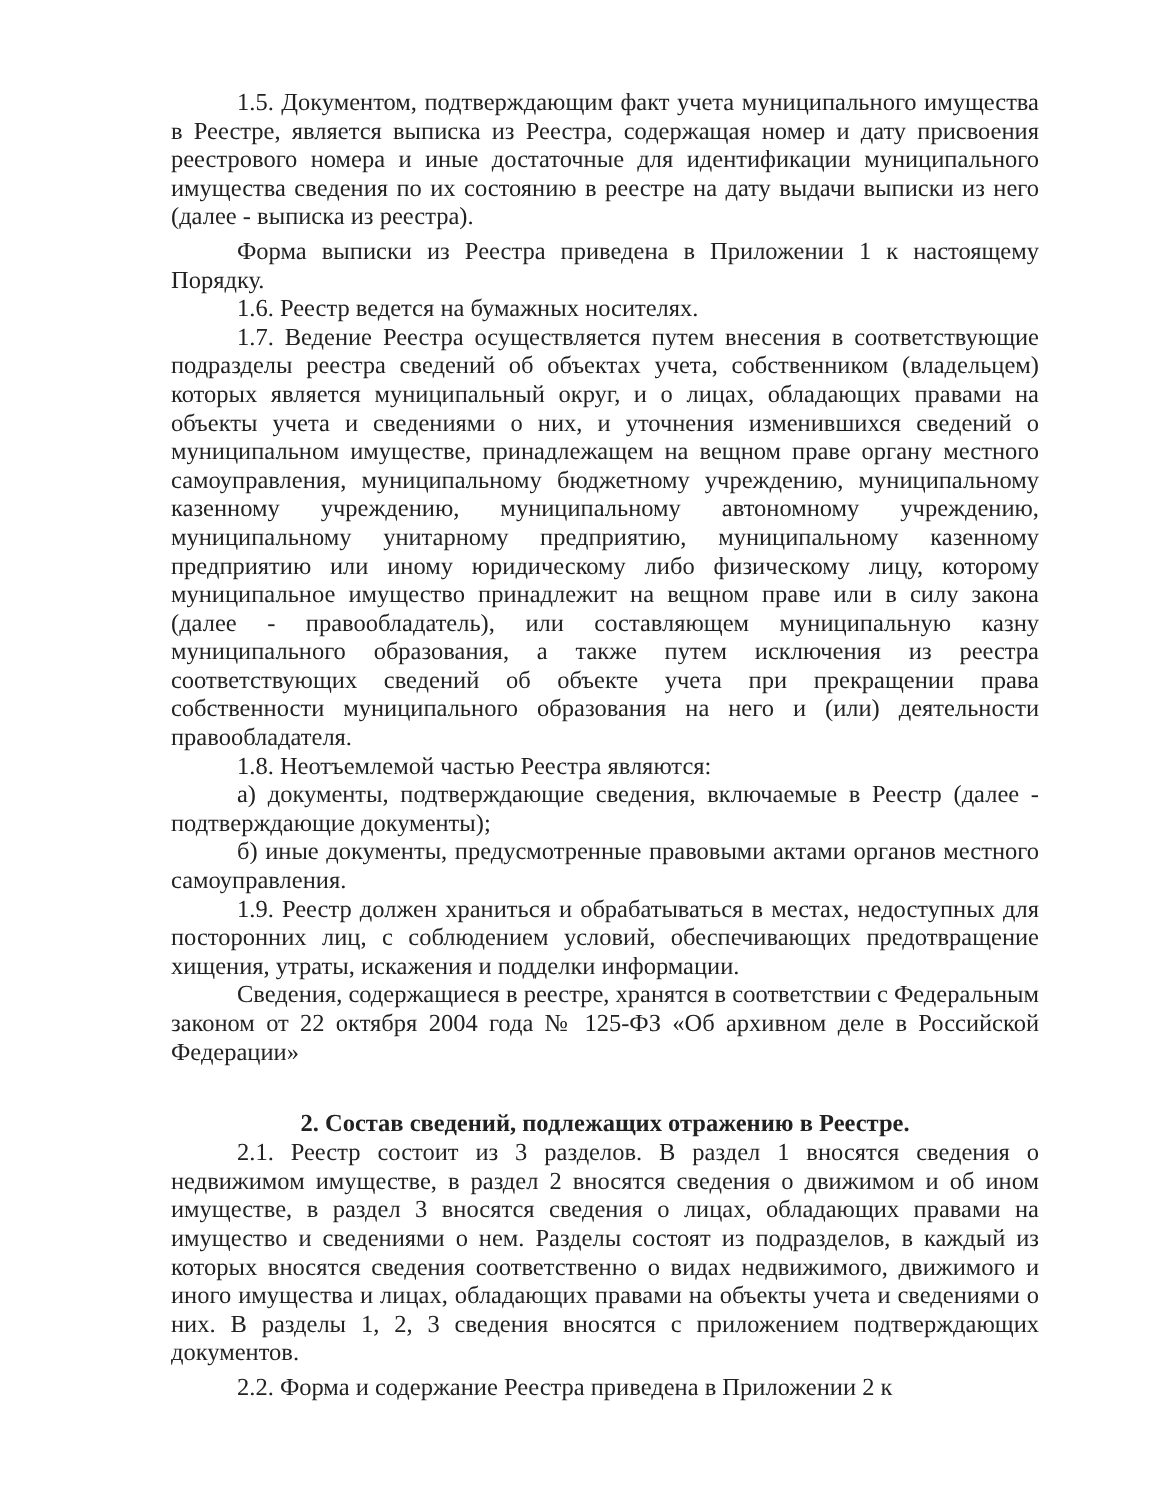1.5. Документом, подтверждающим факт учета муниципального имущества в Реестре, является выписка из Реестра, содержащая номер и дату присвоения реестрового номера и иные достаточные для идентификации муниципального имущества сведения по их состоянию в реестре на дату выдачи выписки из него (далее - выписка из реестра).
Форма выписки из Реестра приведена в Приложении 1 к настоящему Порядку.
1.6. Реестр ведется на бумажных носителях.
1.7. Ведение Реестра осуществляется путем внесения в соответствующие подразделы реестра сведений об объектах учета, собственником (владельцем) которых является муниципальный округ, и о лицах, обладающих правами на объекты учета и сведениями о них, и уточнения изменившихся сведений о муниципальном имуществе, принадлежащем на вещном праве органу местного самоуправления, муниципальному бюджетному учреждению, муниципальному казенному учреждению, муниципальному автономному учреждению, муниципальному унитарному предприятию, муниципальному казенному предприятию или иному юридическому либо физическому лицу, которому муниципальное имущество принадлежит на вещном праве или в силу закона (далее - правообладатель), или составляющем муниципальную казну муниципального образования, а также путем исключения из реестра соответствующих сведений об объекте учета при прекращении права собственности муниципального образования на него и (или) деятельности правообладателя.
1.8. Неотъемлемой частью Реестра являются:
а) документы, подтверждающие сведения, включаемые в Реестр (далее - подтверждающие документы);
б) иные документы, предусмотренные правовыми актами органов местного самоуправления.
1.9. Реестр должен храниться и обрабатываться в местах, недоступных для посторонних лиц, с соблюдением условий, обеспечивающих предотвращение хищения, утраты, искажения и подделки информации.
Сведения, содержащиеся в реестре, хранятся в соответствии с Федеральным законом от 22 октября 2004 года № 125-ФЗ «Об архивном деле в Российской Федерации»
2. Состав сведений, подлежащих отражению в Реестре.
2.1. Реестр состоит из 3 разделов. В раздел 1 вносятся сведения о недвижимом имуществе, в раздел 2 вносятся сведения о движимом и об ином имуществе, в раздел 3 вносятся сведения о лицах, обладающих правами на имущество и сведениями о нем. Разделы состоят из подразделов, в каждый из которых вносятся сведения соответственно о видах недвижимого, движимого и иного имущества и лицах, обладающих правами на объекты учета и сведениями о них. В разделы 1, 2, 3 сведения вносятся с приложением подтверждающих документов.
2.2. Форма и содержание Реестра приведена в Приложении 2 к